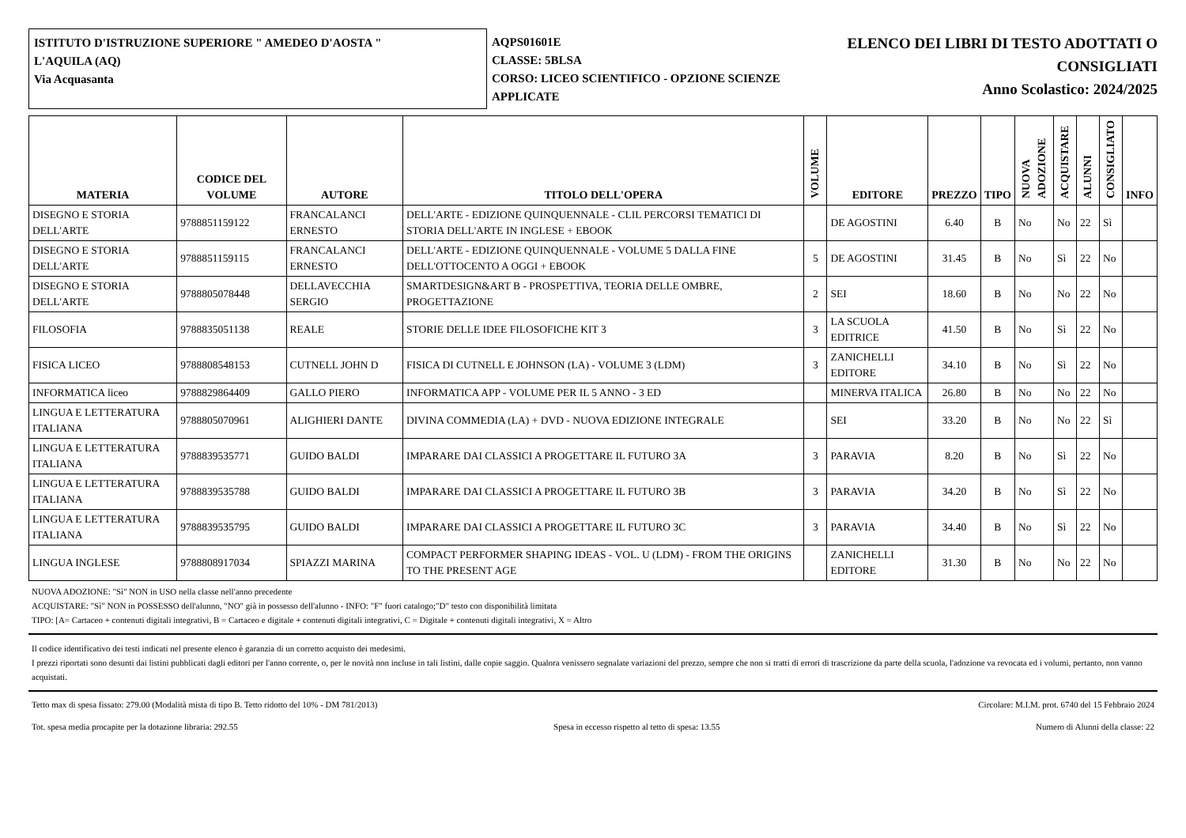ISTITUTO D'ISTRUZIONE SUPERIORE " AMEDEO D'AOSTA "
L'AQUILA (AQ)
Via Acquasanta
AQPS01601E
CLASSE: 5BLSA
CORSO: LICEO SCIENTIFICO - OPZIONE SCIENZE APPLICATE
ELENCO DEI LIBRI DI TESTO ADOTTATI O
CONSIGLIATI
Anno Scolastico: 2024/2025
| MATERIA | CODICE DEL VOLUME | AUTORE | TITOLO DELL'OPERA | VOLUME | EDITORE | PREZZO | TIPO | NUOVA ADOZIONE | ACQUISTARE | ALUNNI | CONSIGLIATO | INFO |
| --- | --- | --- | --- | --- | --- | --- | --- | --- | --- | --- | --- | --- |
| DISEGNO E STORIA DELL'ARTE | 9788851159122 | FRANCALANCI ERNESTO | DELL'ARTE - EDIZIONE QUINQUENNALE - CLIL PERCORSI TEMATICI DI STORIA DELL'ARTE IN INGLESE + EBOOK | | DE AGOSTINI | 6.40 | B | No | No | 22 | Sì | |
| DISEGNO E STORIA DELL'ARTE | 9788851159115 | FRANCALANCI ERNESTO | DELL'ARTE - EDIZIONE QUINQUENNALE - VOLUME 5 DALLA FINE DELL'OTTOCENTO A OGGI + EBOOK | 5 | DE AGOSTINI | 31.45 | B | No | Sì | 22 | No | |
| DISEGNO E STORIA DELL'ARTE | 9788805078448 | DELLAVECCHIA SERGIO | SMARTDESIGN&ART B - PROSPETTIVA, TEORIA DELLE OMBRE, PROGETTAZIONE | 2 | SEI | 18.60 | B | No | No | 22 | No | |
| FILOSOFIA | 9788835051138 | REALE | STORIE DELLE IDEE FILOSOFICHE KIT 3 | 3 | LA SCUOLA EDITRICE | 41.50 | B | No | Sì | 22 | No | |
| FISICA LICEO | 9788808548153 | CUTNELL JOHN D | FISICA DI CUTNELL E JOHNSON (LA) - VOLUME 3 (LDM) | 3 | ZANICHELLI EDITORE | 34.10 | B | No | Sì | 22 | No | |
| INFORMATICA liceo | 9788829864409 | GALLO PIERO | INFORMATICA APP - VOLUME PER IL 5 ANNO - 3 ED | | MINERVA ITALICA | 26.80 | B | No | No | 22 | No | |
| LINGUA E LETTERATURA ITALIANA | 9788805070961 | ALIGHIERI DANTE | DIVINA COMMEDIA (LA) + DVD - NUOVA EDIZIONE INTEGRALE | | SEI | 33.20 | B | No | No | 22 | Sì | |
| LINGUA E LETTERATURA ITALIANA | 9788839535771 | GUIDO BALDI | IMPARARE DAI CLASSICI A PROGETTARE IL FUTURO 3A | 3 | PARAVIA | 8.20 | B | No | Sì | 22 | No | |
| LINGUA E LETTERATURA ITALIANA | 9788839535788 | GUIDO BALDI | IMPARARE DAI CLASSICI A PROGETTARE IL FUTURO 3B | 3 | PARAVIA | 34.20 | B | No | Sì | 22 | No | |
| LINGUA E LETTERATURA ITALIANA | 9788839535795 | GUIDO BALDI | IMPARARE DAI CLASSICI A PROGETTARE IL FUTURO 3C | 3 | PARAVIA | 34.40 | B | No | Sì | 22 | No | |
| LINGUA INGLESE | 9788808917034 | SPIAZZI MARINA | COMPACT PERFORMER SHAPING IDEAS - VOL. U (LDM) - FROM THE ORIGINS TO THE PRESENT AGE | | ZANICHELLI EDITORE | 31.30 | B | No | No | 22 | No | |
NUOVA ADOZIONE: "Sì" NON in USO nella classe nell'anno precedente
ACQUISTARE: "Sì" NON in POSSESSO dell'alunno, "NO" già in possesso dell'alunno - INFO: "F" fuori catalogo;"D" testo con disponibilità limitata
TIPO: [A= Cartaceo + contenuti digitali integrativi, B = Cartaceo e digitale + contenuti digitali integrativi, C = Digitale + contenuti digitali integrativi, X = Altro
Il codice identificativo dei testi indicati nel presente elenco è garanzia di un corretto acquisto dei medesimi.
I prezzi riportati sono desunti dai listini pubblicati dagli editori per l'anno corrente, o, per le novità non incluse in tali listini, dalle copie saggio. Qualora venissero segnalate variazioni del prezzo, sempre che non si tratti di errori di trascrizione da parte della scuola, l'adozione va revocata ed i volumi, pertanto, non vanno acquistati.
Tetto max di spesa fissato: 279.00 (Modalità mista di tipo B. Tetto ridotto del 10% - DM 781/2013) Circolare: M.I.M. prot. 6740 del 15 Febbraio 2024
Tot. spesa media procapite per la dotazione libraria: 292.55 Spesa in eccesso rispetto al tetto di spesa: 13.55 Numero di Alunni della classe: 22